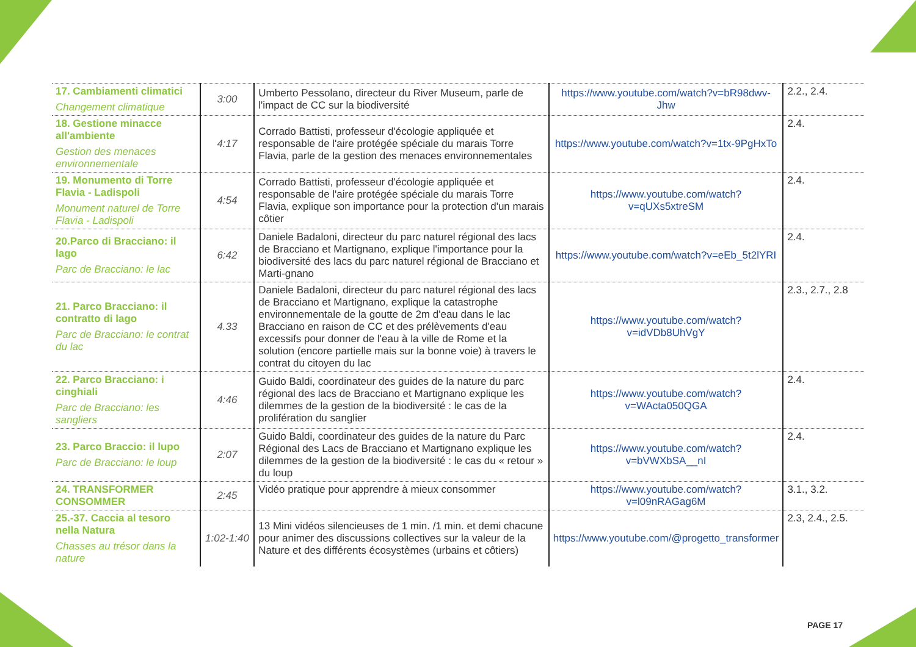| 17. Cambiamenti climatici Changement climatique | 3:00 | Umberto Pessolano, directeur du River Museum, parle de l'impact de CC sur la biodiversité | https://www.youtube.com/watch?v=bR98dwv-Jhw | 2.2., 2.4. |
| 18. Gestione minacce all'ambiente Gestion des menaces environnementale | 4:17 | Corrado Battisti, professeur d'écologie appliquée et responsable de l'aire protégée spéciale du marais Torre Flavia, parle de la gestion des menaces environnementales | https://www.youtube.com/watch?v=1tx-9PgHxTo | 2.4. |
| 19. Monumento di Torre Flavia - Ladispoli Monument naturel de Torre Flavia - Ladispoli | 4:54 | Corrado Battisti, professeur d'écologie appliquée et responsable de l'aire protégée spéciale du marais Torre Flavia, explique son importance pour la protection d'un marais côtier | https://www.youtube.com/watch?v=qUXs5xtreSM | 2.4. |
| 20.Parco di Bracciano: il lago Parc de Bracciano: le lac | 6:42 | Daniele Badaloni, directeur du parc naturel régional des lacs de Bracciano et Martignano, explique l'importance pour la biodiversité des lacs du parc naturel régional de Bracciano et Marti-gnano | https://www.youtube.com/watch?v=eEb_5t2lYRI | 2.4. |
| 21. Parco Bracciano: il contratto di lago Parc de Bracciano: le contrat du lac | 4.33 | Daniele Badaloni, directeur du parc naturel régional des lacs de Bracciano et Martignano, explique la catastrophe environnementale de la goutte de 2m d'eau dans le lac Bracciano en raison de CC et des prélèvements d'eau excessifs pour donner de l'eau à la ville de Rome et la solution (encore partielle mais sur la bonne voie) à travers le contrat du citoyen du lac | https://www.youtube.com/watch?v=idVDb8UhVgY | 2.3., 2.7., 2.8 |
| 22. Parco Bracciano: i cinghiali Parc de Bracciano: les sangliers | 4:46 | Guido Baldi, coordinateur des guides de la nature du parc régional des lacs de Bracciano et Martignano explique les dilemmes de la gestion de la biodiversité : le cas de la prolifération du sanglier | https://www.youtube.com/watch?v=WActa050QGA | 2.4. |
| 23. Parco Braccio: il lupo Parc de Bracciano: le loup | 2:07 | Guido Baldi, coordinateur des guides de la nature du Parc Régional des Lacs de Bracciano et Martignano explique les dilemmes de la gestion de la biodiversité : le cas du « retour » du loup | https://www.youtube.com/watch?v=bVWXbSA__nI | 2.4. |
| 24. TRANSFORMER CONSOMMER | 2:45 | Vidéo pratique pour apprendre à mieux consommer | https://www.youtube.com/watch?v=l09nRAGag6M | 3.1., 3.2. |
| 25.-37. Caccia al tesoro nella Natura Chasses au trésor dans la nature | 1:02-1:40 | 13 Mini vidéos silencieuses de 1 min. /1 min. et demi chacune pour animer des discussions collectives sur la valeur de la Nature et des différents écosystèmes (urbains et côtiers) | https://www.youtube.com/@progetto_transformer | 2.3, 2.4., 2.5. |
PAGE 17